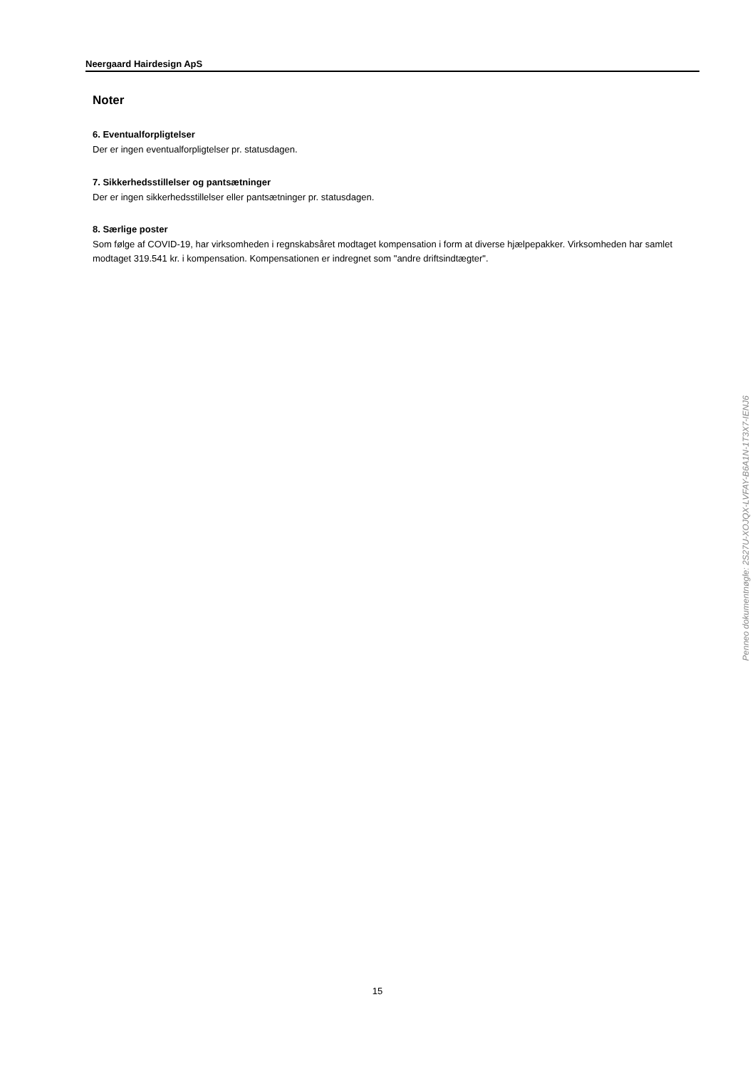Neergaard Hairdesign ApS
Noter
6. Eventualforpligtelser
Der er ingen eventualforpligtelser pr. statusdagen.
7. Sikkerhedsstillelser og pantsætninger
Der er ingen sikkerhedsstillelser eller pantsætninger pr. statusdagen.
8. Særlige poster
Som følge af COVID-19, har virksomheden i regnskabsåret modtaget kompensation i form at diverse hjælpepakker. Virksomheden har samlet modtaget 319.541 kr. i kompensation. Kompensationen er indregnet som "andre driftsindtægter".
Penneo dokumentnøgle: 2S27U-XOJQX-LVFAY-B6A1N-1T3X7-IENJ6
15